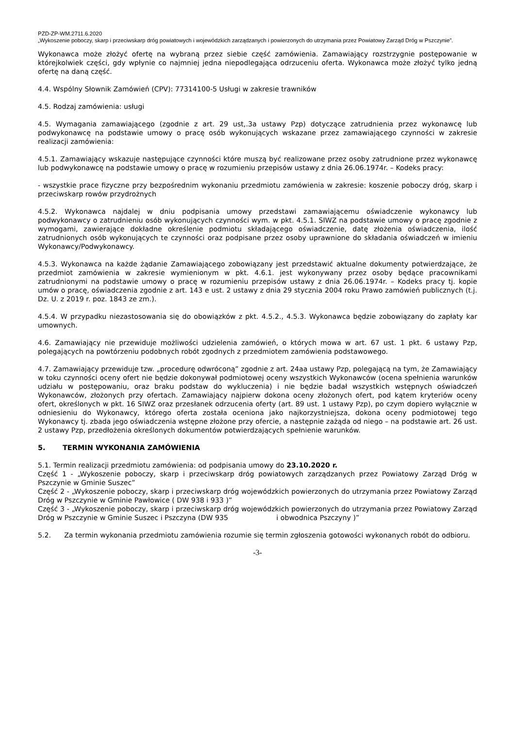PZD-ZP-WM.2711.6.2020
„Wykoszenie poboczy, skarp i przeciwskarp dróg powiatowych i wojewódzkich zarządzanych i powierzonych do utrzymania przez Powiatowy Zarząd Dróg w Pszczynie”.
Wykonawca może złożyć ofertę na wybraną przez siebie część zamówienia. Zamawiający rozstrzygnie postępowanie w którejkolwiek części, gdy wpłynie co najmniej jedna niepodlegająca odrzuceniu oferta. Wykonawca może złożyć tylko jedną ofertę na daną część.
4.4. Wspólny Słownik Zamówień (CPV): 77314100-5 Usługi w zakresie trawników
4.5. Rodzaj zamówienia: usługi
4.5. Wymagania zamawiającego (zgodnie z art. 29 ust,.3a ustawy Pzp) dotyczące zatrudnienia przez wykonawcę lub podwykonawcę na podstawie umowy o pracę osób wykonujących wskazane przez zamawiającego czynności w zakresie realizacji zamówienia:
4.5.1. Zamawiający wskazuje następujące czynności które muszą być realizowane przez osoby zatrudnione przez wykonawcę lub podwykonawcę na podstawie umowy o pracę w rozumieniu przepisów ustawy z dnia 26.06.1974r. – Kodeks pracy:
- wszystkie prace fizyczne przy bezpośrednim wykonaniu przedmiotu zamówienia w zakresie: koszenie poboczy dróg, skarp i przeciwskarp rowów przydrożnych
4.5.2. Wykonawca najdalej w dniu podpisania umowy przedstawi zamawiającemu oświadczenie wykonawcy lub podwykonawcy o zatrudnieniu osób wykonujących czynności wym. w pkt. 4.5.1. SIWZ na podstawie umowy o pracę zgodnie z wymogami, zawierające dokładne określenie podmiotu składającego oświadczenie, datę złożenia oświadczenia, ilość zatrudnionych osób wykonujących te czynności oraz podpisane przez osoby uprawnione do składania oświadczeń w imieniu Wykonawcy/Podwykonawcy.
4.5.3. Wykonawca na każde żądanie Zamawiającego zobowiązany jest przedstawić aktualne dokumenty potwierdzające, że przedmiot zamówienia w zakresie wymienionym w pkt. 4.6.1. jest wykonywany przez osoby będące pracownikami zatrudnionymi na podstawie umowy o pracę w rozumieniu przepisów ustawy z dnia 26.06.1974r. – Kodeks pracy tj. kopie umów o pracę, oświadczenia zgodnie z art. 143 e ust. 2 ustawy z dnia 29 stycznia 2004 roku Prawo zamówień publicznych (t.j. Dz. U. z 2019 r. poz. 1843 ze zm.).
4.5.4. W przypadku niezastosowania się do obowiązków z pkt. 4.5.2., 4.5.3. Wykonawca będzie zobowiązany do zapłaty kar umownych.
4.6. Zamawiający nie przewiduje możliwości udzielenia zamówień, o których mowa w art. 67 ust. 1 pkt. 6 ustawy Pzp, polegających na powtórzeniu podobnych robót zgodnych z przedmiotem zamówienia podstawowego.
4.7. Zamawiający przewiduje tzw. „procedurę odwróconą” zgodnie z art. 24aa ustawy Pzp, polegającą na tym, że Zamawiający w toku czynności oceny ofert nie będzie dokonywał podmiotowej oceny wszystkich Wykonawców (ocena spełnienia warunków udziału w postępowaniu, oraz braku podstaw do wykluczenia) i nie będzie badał wszystkich wstępnych oświadczeń Wykonawców, złożonych przy ofertach. Zamawiający najpierw dokona oceny złożonych ofert, pod kątem kryteriów oceny ofert, określonych w pkt. 16 SIWZ oraz przesłanek odrzucenia oferty (art. 89 ust. 1 ustawy Pzp), po czym dopiero wyłącznie w odniesieniu do Wykonawcy, którego oferta została oceniona jako najkorzystniejsza, dokona oceny podmiotowej tego Wykonawcy tj. zbada jego oświadczenia wstępne złożone przy ofercie, a następnie zażąda od niego – na podstawie art. 26 ust. 2 ustawy Pzp, przedłożenia określonych dokumentów potwierdzających spełnienie warunków.
5. TERMIN WYKONANIA ZAMÓWIENIA
5.1. Termin realizacji przedmiotu zamówienia: od podpisania umowy do 23.10.2020 r.
Część 1 - „Wykoszenie poboczy, skarp i przeciwskarp dróg powiatowych zarządzanych przez Powiatowy Zarząd Dróg w Pszczynie w Gminie Suszec”
Część 2 - „Wykoszenie poboczy, skarp i przeciwskarp dróg wojewódzkich powierzonych do utrzymania przez Powiatowy Zarząd Dróg w Pszczynie w Gminie Pawłowice ( DW 938 i 933 )”
Część 3 - „Wykoszenie poboczy, skarp i przeciwskarp dróg wojewódzkich powierzonych do utrzymania przez Powiatowy Zarząd Dróg w Pszczynie w Gminie Suszec i Pszczyna (DW 935 i obwodnica Pszczyny )”
5.2. Za termin wykonania przedmiotu zamówienia rozumie się termin zgłoszenia gotowości wykonanych robót do odbioru.
-3-